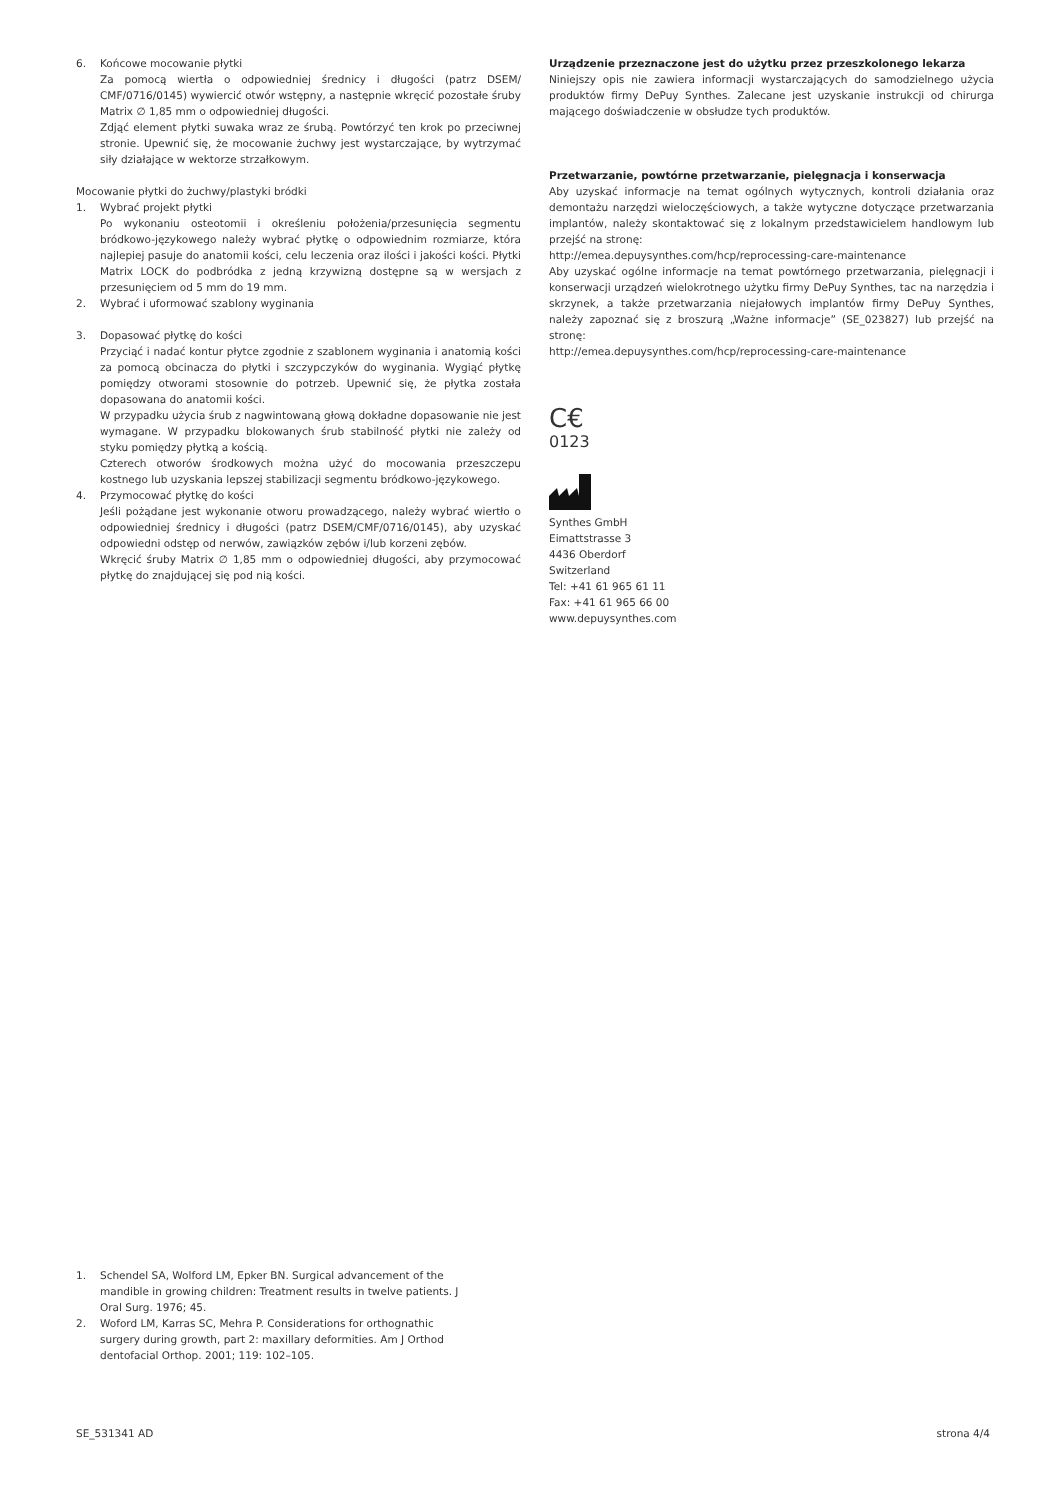6. Końcowe mocowanie płytki
Za pomocą wiertła o odpowiedniej średnicy i długości (patrz DSEM/ CMF/0716/0145) wywiercić otwór wstępny, a następnie wkręcić pozostałe śruby Matrix ∅ 1,85 mm o odpowiedniej długości.
Zdjąć element płytki suwaka wraz ze śrubą. Powtórzyć ten krok po przeciwnej stronie. Upewnić się, że mocowanie żuchwy jest wystarczające, by wytrzymać siły działające w wektorze strzałkowym.
Mocowanie płytki do żuchwy/plastyki bródki
1. Wybrać projekt płytki
Po wykonaniu osteotomii i określeniu położenia/przesunięcia segmentu bródkowo-językowego należy wybrać płytkę o odpowiednim rozmiarze, która najlepiej pasuje do anatomii kości, celu leczenia oraz ilości i jakości kości. Płytki Matrix LOCK do podbródka z jedną krzywizną dostępne są w wersjach z przesunięciem od 5 mm do 19 mm.
2. Wybrać i uformować szablony wyginania
3. Dopasować płytkę do kości
Przyciąć i nadać kontur płytce zgodnie z szablonem wyginania i anatomią kości za pomocą obcinacza do płytki i szczypczyków do wyginania. Wygiąć płytkę pomiędzy otworami stosownie do potrzeb. Upewnić się, że płytka została dopasowana do anatomii kości.
W przypadku użycia śrub z nagwintowaną głową dokładne dopasowanie nie jest wymagane. W przypadku blokowanych śrub stabilność płytki nie zależy od styku pomiędzy płytką a kością.
Czterech otworów środkowych można użyć do mocowania przeszczepu kostnego lub uzyskania lepszej stabilizacji segmentu bródkowo-językowego.
4. Przymocować płytkę do kości
Jeśli pożądane jest wykonanie otworu prowadzącego, należy wybrać wiertło o odpowiedniej średnicy i długości (patrz DSEM/CMF/0716/0145), aby uzyskać odpowiedni odstęp od nerwów, zawiązków zębów i/lub korzeni zębów.
Wkręcić śruby Matrix ∅ 1,85 mm o odpowiedniej długości, aby przymocować płytkę do znajdującej się pod nią kości.
Urządzenie przeznaczone jest do użytku przez przeszkolonego lekarza
Niniejszy opis nie zawiera informacji wystarczających do samodzielnego użycia produktów firmy DePuy Synthes. Zalecane jest uzyskanie instrukcji od chirurga mającego doświadczenie w obsłudze tych produktów.
Przetwarzanie, powtórne przetwarzanie, pielęgnacja i konserwacja
Aby uzyskać informacje na temat ogólnych wytycznych, kontroli działania oraz demontażu narzędzi wieloczęściowych, a także wytyczne dotyczące przetwarzania implantów, należy skontaktować się z lokalnym przedstawicielem handlowym lub przejść na stronę:
http://emea.depuysynthes.com/hcp/reprocessing-care-maintenance
Aby uzyskać ogólne informacje na temat powtórnego przetwarzania, pielęgnacji i konserwacji urządzeń wielokrotnego użytku firmy DePuy Synthes, tac na narzędzia i skrzynek, a także przetwarzania niejałowych implantów firmy DePuy Synthes, należy zapoznać się z broszurą „Ważne informacje” (SE_023827) lub przejść na stronę:
http://emea.depuysynthes.com/hcp/reprocessing-care-maintenance
C€
0123
Synthes GmbH
Eimattstrasse 3
4436 Oberdorf
Switzerland
Tel: +41 61 965 61 11
Fax: +41 61 965 66 00
www.depuysynthes.com
1. Schendel SA, Wolford LM, Epker BN. Surgical advancement of the mandible in growing children: Treatment results in twelve patients. J Oral Surg. 1976; 45.
2. Woford LM, Karras SC, Mehra P. Considerations for orthognathic surgery during growth, part 2: maxillary deformities. Am J Orthod dentofacial Orthop. 2001; 119: 102–105.
SE_531341 AD strona 4/4